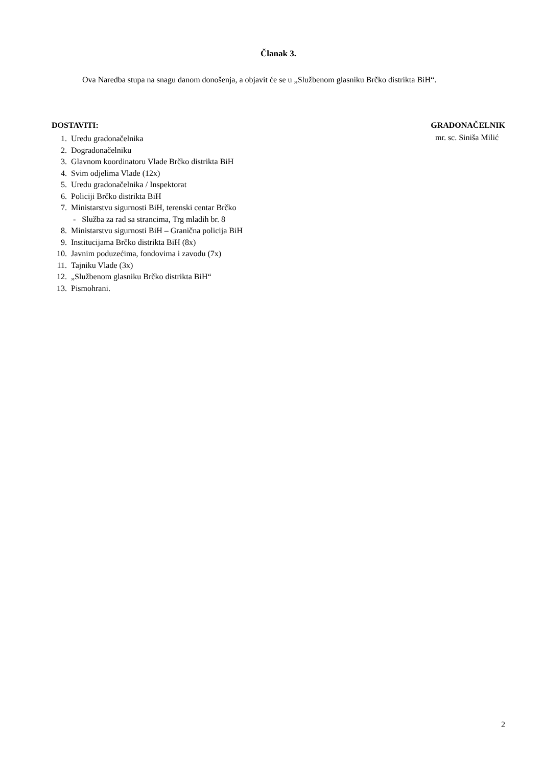Članak 3.
Ova Naredba stupa na snagu danom donošenja, a objavit će se u „Službenom glasniku Brčko distrikta BiH“.
DOSTAVITI:
1. Uredu gradonačelnika
2. Dogradonačelniku
3. Glavnom koordinatoru Vlade Brčko distrikta BiH
4. Svim odjelima Vlade (12x)
5. Uredu gradonačelnika / Inspektorat
6. Policiji Brčko distrikta BiH
7. Ministarstvu sigurnosti BiH, terenski centar Brčko
- Služba za rad sa strancima, Trg mladih br. 8
8. Ministarstvu sigurnosti BiH – Granična policija BiH
9. Institucijama Brčko distrikta BiH (8x)
10. Javnim poduzećima, fondovima i zavodu (7x)
11. Tajniku Vlade (3x)
12. „Službenom glasniku Brčko distrikta BiH“
13. Pismohrani.
GRADONAČELNIK
mr. sc. Siniša Milić
2